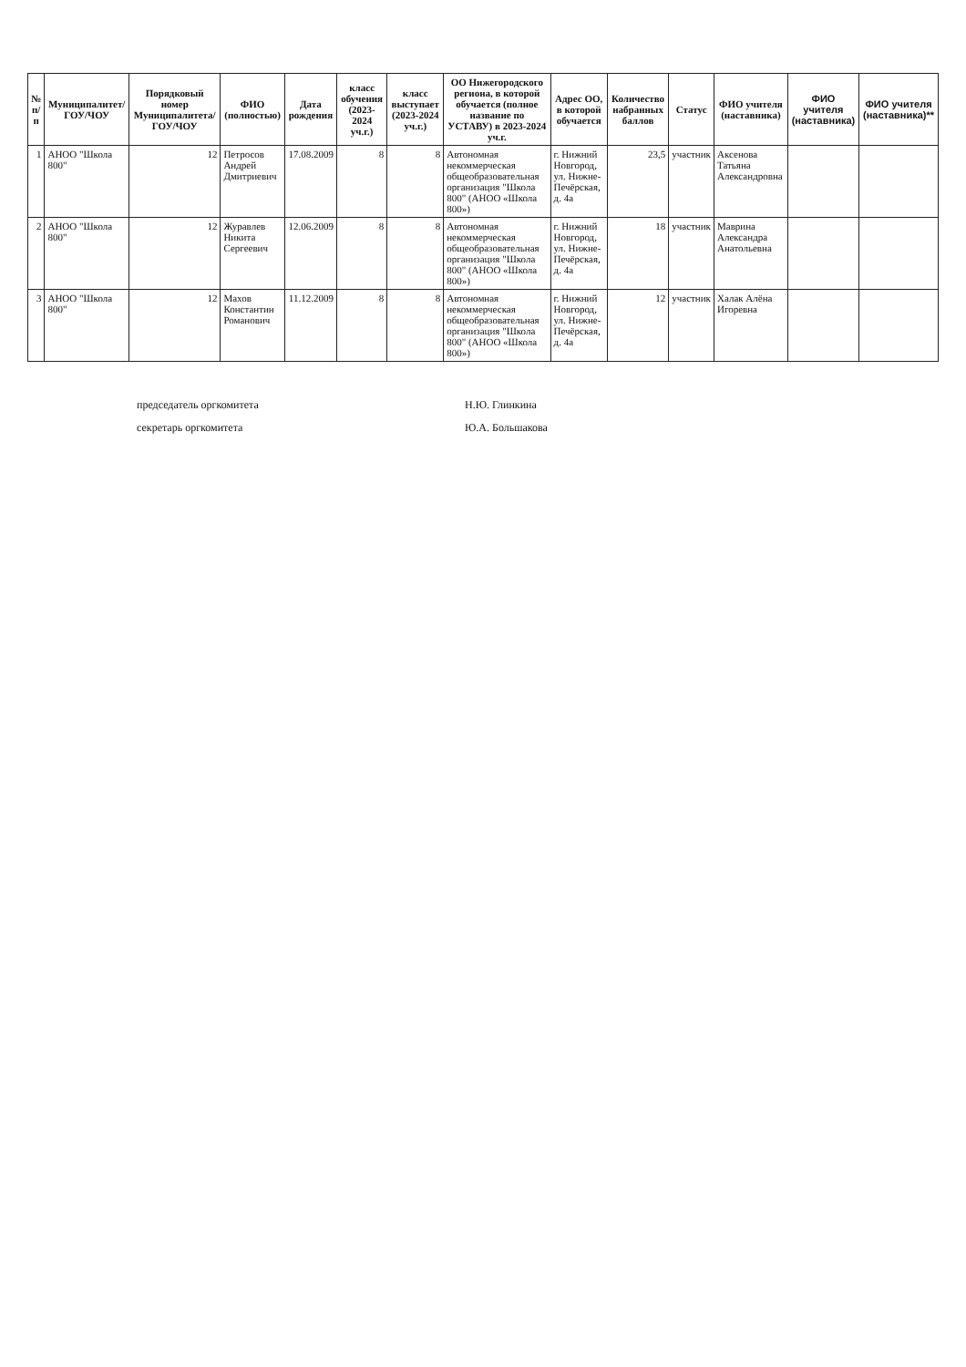| № п/п | Муниципалитет/ ГОУ/ЧОУ | Порядковый номер Муниципалитета/ ГОУ/ЧОУ | ФИО (полностью) | Дата рождения | класс обучения (2023-2024 уч.г.) | класс выступает (2023-2024 уч.г.) | ОО Нижегородского региона, в которой обучается (полное название по УСТАВУ) в 2023-2024 уч.г. | Адрес ОО, в которой обучается | Количество набранных баллов | Статус | ФИО учителя (наставника) | ФИО учителя (наставника) | ФИО учителя (наставника)** |
| --- | --- | --- | --- | --- | --- | --- | --- | --- | --- | --- | --- | --- | --- |
| 1 | АНОО "Школа 800" | 12 | Петросов Андрей Дмитриевич | 17.08.2009 | 8 | 8 | Автономная некоммерческая общеобразовательная организация "Школа 800" (АНОО «Школа 800») | г. Нижний Новгород, ул. Нижне-Печёрская, д. 4а | 23,5 | участник | Аксенова Татьяна Александровна | | |
| 2 | АНОО "Школа 800" | 12 | Журавлев Никита Сергеевич | 12.06.2009 | 8 | 8 | Автономная некоммерческая общеобразовательная организация "Школа 800" (АНОО «Школа 800») | г. Нижний Новгород, ул. Нижне-Печёрская, д. 4а | 18 | участник | Маврина Александра Анатольевна | | |
| 3 | АНОО "Школа 800" | 12 | Махов Константин Романович | 11.12.2009 | 8 | 8 | Автономная некоммерческая общеобразовательная организация "Школа 800" (АНОО «Школа 800») | г. Нижний Новгород, ул. Нижне-Печёрская, д. 4а | 12 | участник | Халак Алёна Игоревна | | |
председатель оргкомитета Н.Ю. Глинкина
секретарь оргкомитета Ю.А. Большакова